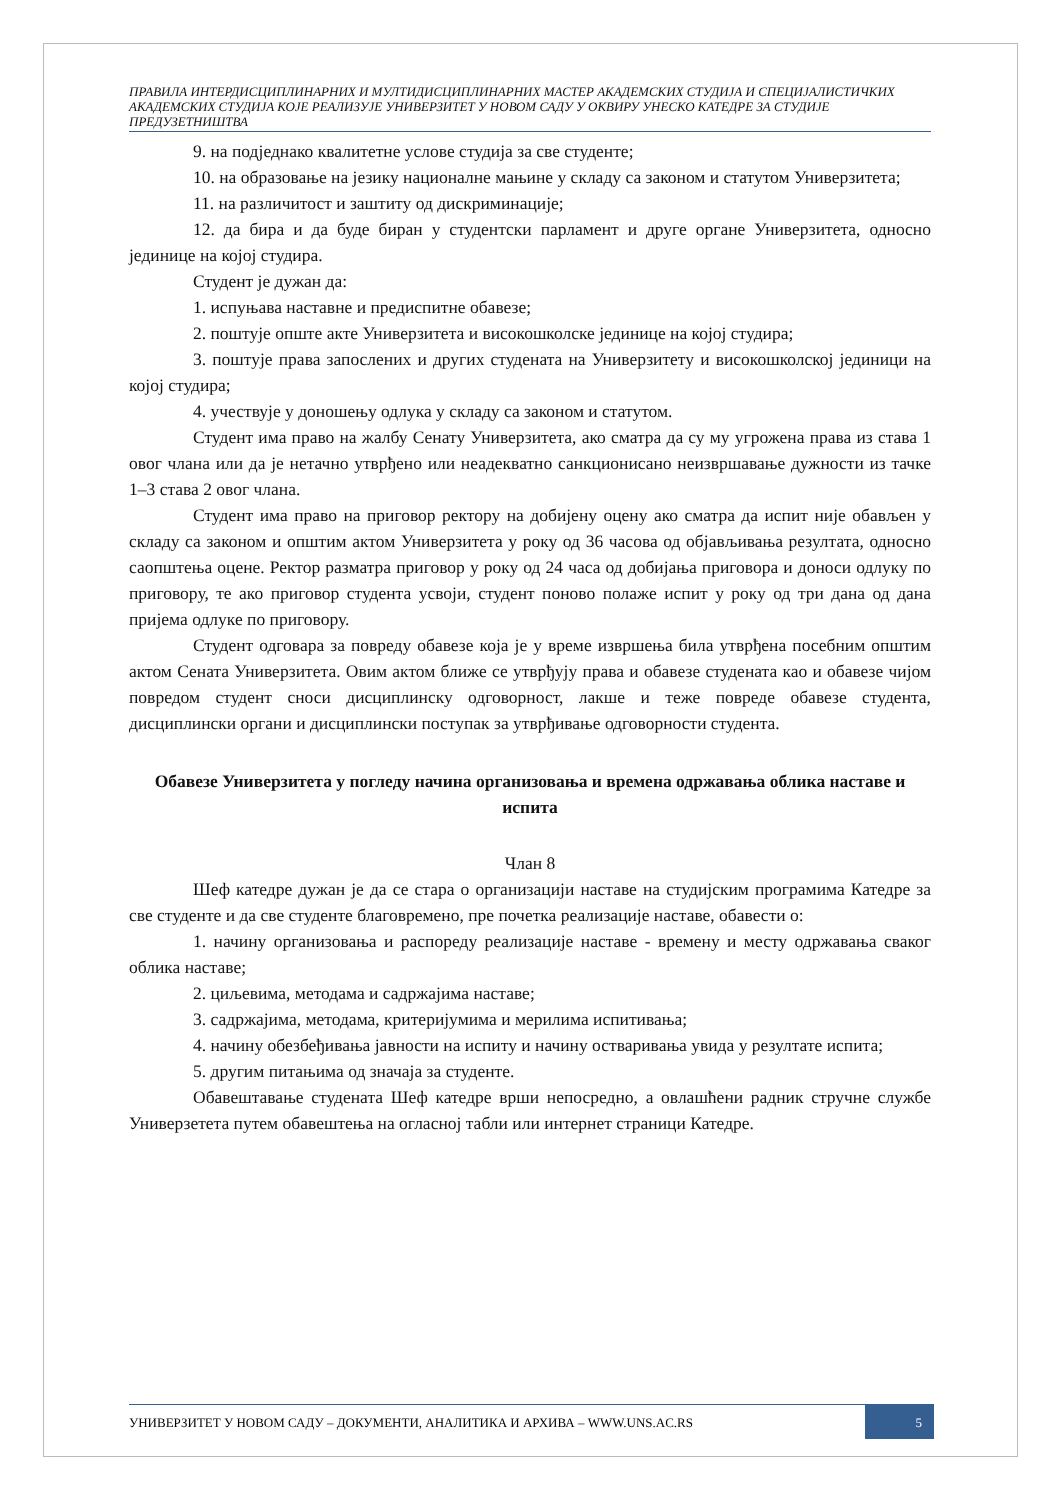ПРАВИЛА ИНТЕРДИСЦИПЛИНАРНИХ И МУЛТИДИСЦИПЛИНАРНИХ МАСТЕР АКАДЕМСКИХ СТУДИЈА И СПЕЦИЈАЛИСТИЧКИХ АКАДЕМСКИХ СТУДИЈА КОЈЕ РЕАЛИЗУЈЕ УНИВЕРЗИТЕТ У НОВОМ САДУ У ОКВИРУ УНЕСКО КАТЕДРЕ ЗА СТУДИЈЕ ПРЕДУЗЕТНИШТВА
9. на подједнако квалитетне услове студија за све студенте;
10. на образовање на језику националне мањине у складу са законом и статутом Универзитета;
11. на различитост и заштиту од дискриминације;
12. да бира и да буде биран у студентски парламент и друге органе Универзитета, односно јединице на којој студира.
Студент је дужан да:
1. испуњава наставне и предиспитне обавезе;
2. поштује опште акте Универзитета и високошколске јединице на којој студира;
3. поштује права запослених и других студената на Универзитету и високошколској јединици на којој студира;
4. учествује у доношењу одлука у складу са законом и статутом.
Студент има право на жалбу Сенату Универзитета, ако сматра да су му угрожена права из става 1 овог члана или да је нетачно утврђено или неадекватно санкционисано неизвршавање дужности из тачке 1–3 става 2 овог члана.
Студент има право на приговор ректору на добијену оцену ако сматра да испит није обављен у складу са законом и општим актом Универзитета у року од 36 часова од објављивања резултата, односно саопштења оцене. Ректор разматра приговор у року од 24 часа од добијања приговора и доноси одлуку по приговору, те ако приговор студента усвоји, студент поново полаже испит у року од три дана од дана пријема одлуке по приговору.
Студент одговара за повреду обавезе која је у време извршења била утврђена посебним општим актом Сената Универзитета. Овим актом ближе се утврђују права и обавезе студената као и обавезе чијом повредом студент сноси дисциплинску одговорност, лакше и теже повреде обавезе студента, дисциплински органи и дисциплински поступак за утврђивање одговорности студента.
Обавезе Универзитета у погледу начина организовања и времена одржавања облика наставе и испита
Члан 8
Шеф катедре дужан је да се стара о организацији наставе на студијским програмима Катедре за све студенте и да све студенте благовремено, пре почетка реализације наставе, обавести о:
1. начину организовања и распореду реализације наставе - времену и месту одржавања сваког облика наставе;
2. циљевима, методама и садржајима наставе;
3. садржајима, методама, критеријумима и мерилима испитивања;
4. начину обезбеђивања јавности на испиту и начину остваривања увида у резултате испита;
5. другим питањима од значаја за студенте.
Обавештавање студената Шеф катедре врши непосредно, а овлашћени радник стручне службе Универзетета путем обавештења на огласној табли или интернет страници Катедре.
УНИВЕРЗИТЕТ У НОВОМ САДУ – ДОКУМЕНТИ, АНАЛИТИКА И АРХИВА – WWW.UNS.AC.RS
5